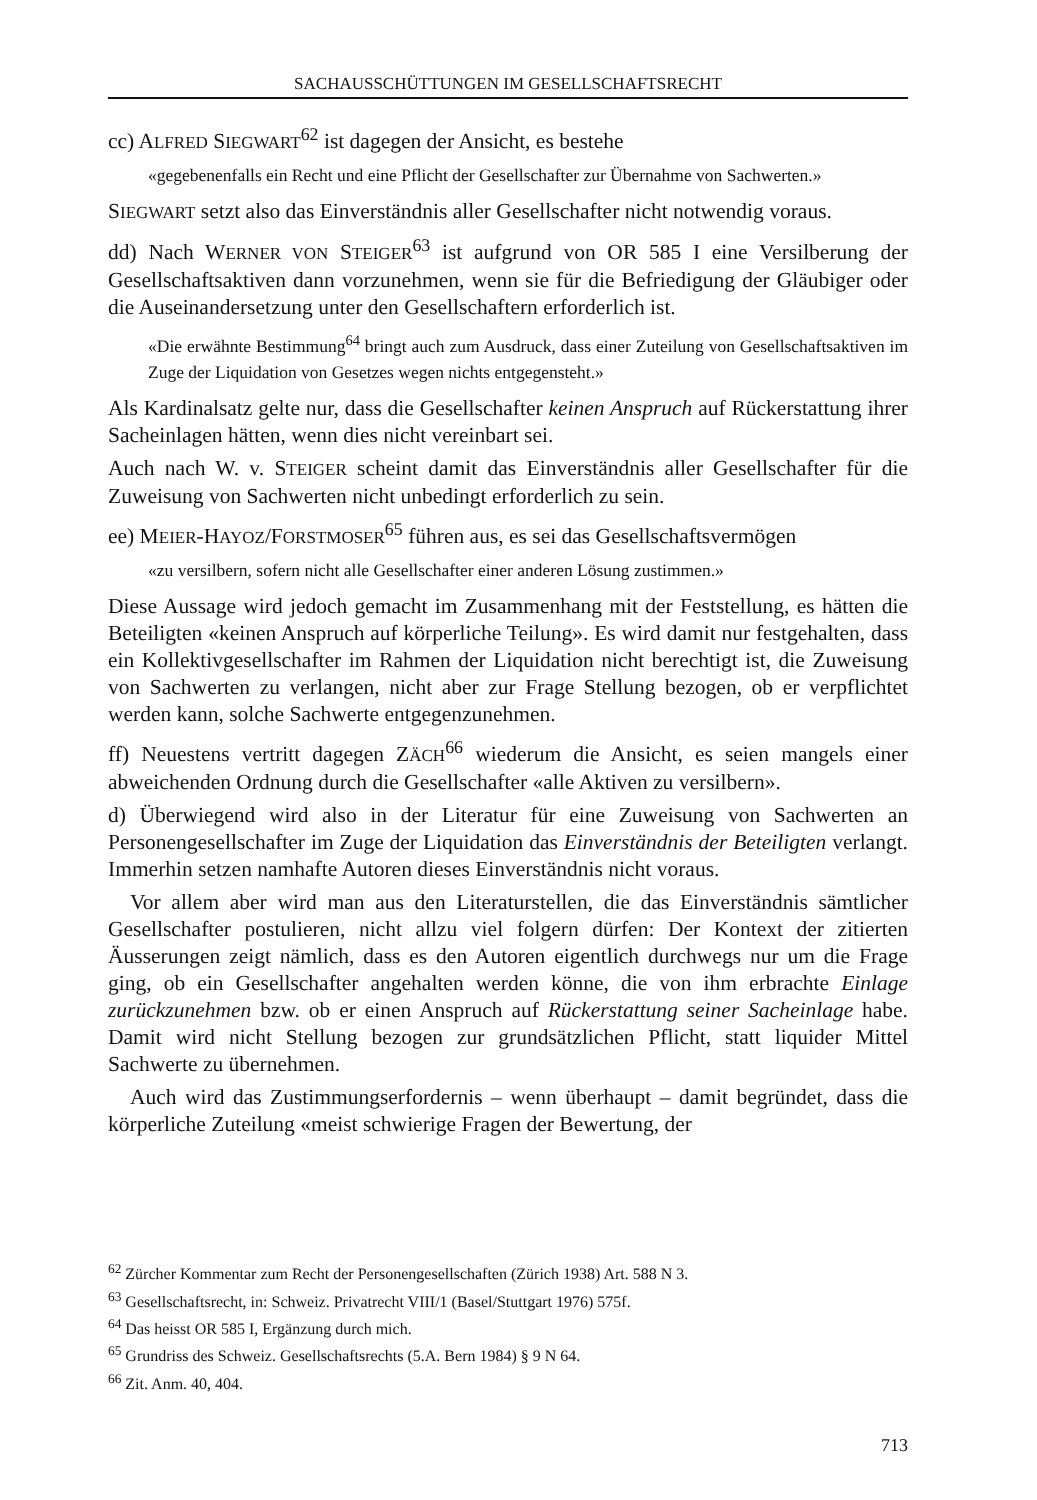SACHAUSSCHÜTTUNGEN IM GESELLSCHAFTSRECHT
cc) ALFRED SIEGWART<sup>62</sup> ist dagegen der Ansicht, es bestehe
«gegebenenfalls ein Recht und eine Pflicht der Gesellschafter zur Übernahme von Sachwerten.»
SIEGWART setzt also das Einverständnis aller Gesellschafter nicht notwendig voraus.
dd) Nach WERNER VON STEIGER<sup>63</sup> ist aufgrund von OR 585 I eine Versilberung der Gesellschaftsaktiven dann vorzunehmen, wenn sie für die Befriedigung der Gläubiger oder die Auseinandersetzung unter den Gesellschaftern erforderlich ist.
«Die erwähnte Bestimmung<sup>64</sup> bringt auch zum Ausdruck, dass einer Zuteilung von Gesellschaftsaktiven im Zuge der Liquidation von Gesetzes wegen nichts entgegensteht.»
Als Kardinalsatz gelte nur, dass die Gesellschafter keinen Anspruch auf Rückerstattung ihrer Sacheinlagen hätten, wenn dies nicht vereinbart sei.
Auch nach W. v. STEIGER scheint damit das Einverständnis aller Gesellschafter für die Zuweisung von Sachwerten nicht unbedingt erforderlich zu sein.
ee) MEIER-HAYOZ/FORSTMOSER<sup>65</sup> führen aus, es sei das Gesellschaftsvermögen
«zu versilbern, sofern nicht alle Gesellschafter einer anderen Lösung zustimmen.»
Diese Aussage wird jedoch gemacht im Zusammenhang mit der Feststellung, es hätten die Beteiligten «keinen Anspruch auf körperliche Teilung». Es wird damit nur festgehalten, dass ein Kollektivgesellschafter im Rahmen der Liquidation nicht berechtigt ist, die Zuweisung von Sachwerten zu verlangen, nicht aber zur Frage Stellung bezogen, ob er verpflichtet werden kann, solche Sachwerte entgegenzunehmen.
ff) Neuestens vertritt dagegen ZÄCH<sup>66</sup> wiederum die Ansicht, es seien mangels einer abweichenden Ordnung durch die Gesellschafter «alle Aktiven zu versilbern».
d) Überwiegend wird also in der Literatur für eine Zuweisung von Sachwerten an Personengesellschafter im Zuge der Liquidation das Einverständnis der Beteiligten verlangt. Immerhin setzen namhafte Autoren dieses Einverständnis nicht voraus.
Vor allem aber wird man aus den Literaturstellen, die das Einverständnis sämtlicher Gesellschafter postulieren, nicht allzu viel folgern dürfen: Der Kontext der zitierten Äusserungen zeigt nämlich, dass es den Autoren eigentlich durchwegs nur um die Frage ging, ob ein Gesellschafter angehalten werden könne, die von ihm erbrachte Einlage zurückzunehmen bzw. ob er einen Anspruch auf Rückerstattung seiner Sacheinlage habe. Damit wird nicht Stellung bezogen zur grundsätzlichen Pflicht, statt liquider Mittel Sachwerte zu übernehmen.
Auch wird das Zustimmungserfordernis – wenn überhaupt – damit begründet, dass die körperliche Zuteilung «meist schwierige Fragen der Bewertung, der
<sup>62</sup> Zürcher Kommentar zum Recht der Personengesellschaften (Zürich 1938) Art. 588 N 3.
<sup>63</sup> Gesellschaftsrecht, in: Schweiz. Privatrecht VIII/1 (Basel/Stuttgart 1976) 575f.
<sup>64</sup> Das heisst OR 585 I, Ergänzung durch mich.
<sup>65</sup> Grundriss des Schweiz. Gesellschaftsrechts (5.A. Bern 1984) § 9 N 64.
<sup>66</sup> Zit. Anm. 40, 404.
713